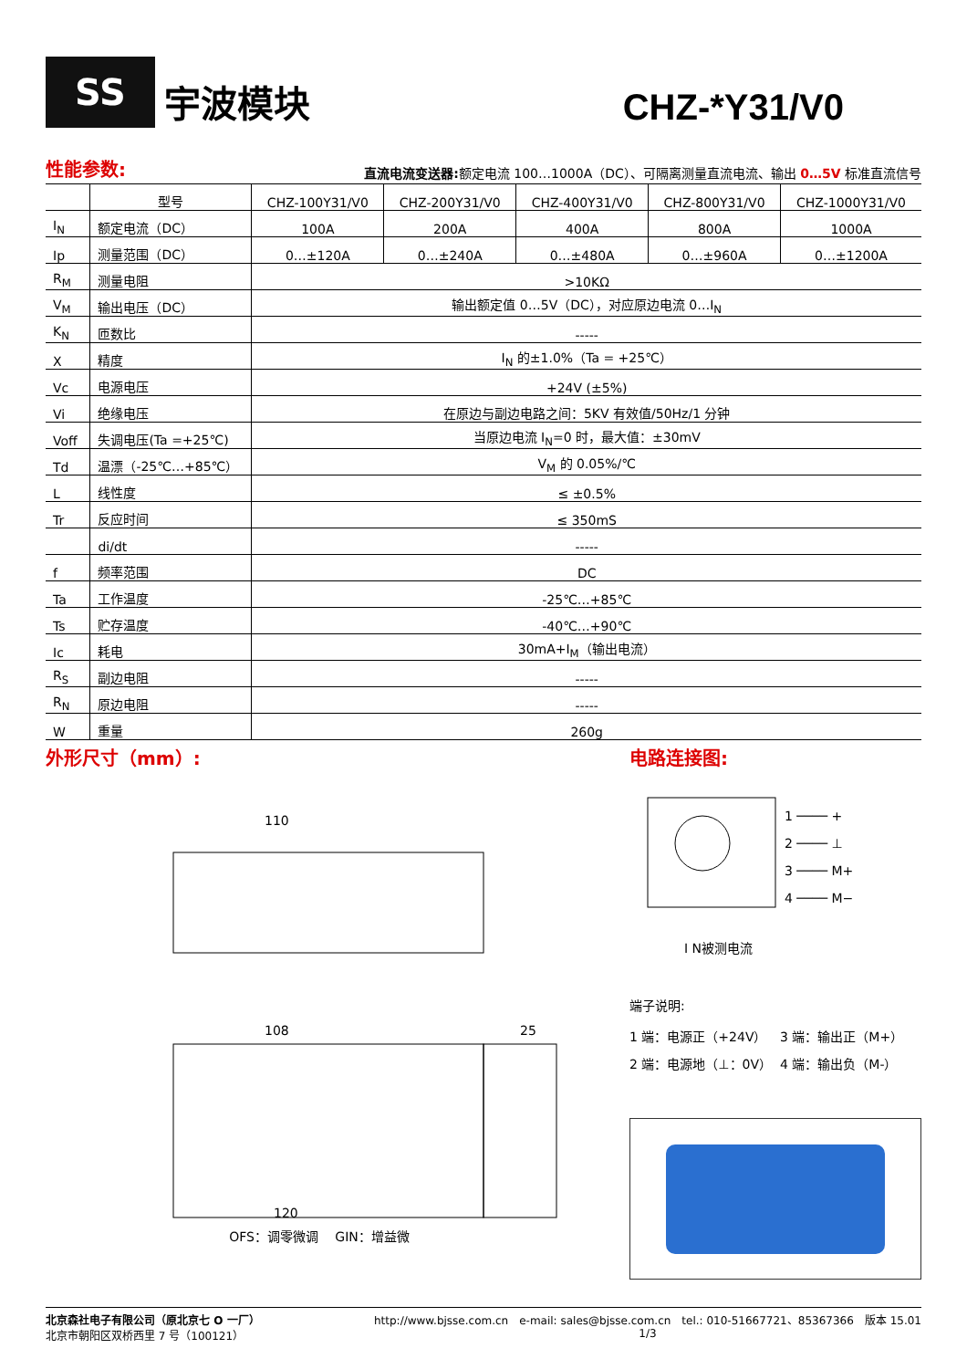SS
宇波模块
CHZ-*Y31/V0
性能参数:
直流电流变送器: 额定电流 100…1000A（DC）、可隔离测量直流电流、输出 0…5V 标准直流信号
| | 型号 | CHZ-100Y31/V0 | CHZ-200Y31/V0 | CHZ-400Y31/V0 | CHZ-800Y31/V0 | CHZ-1000Y31/V0 |
| --- | --- | --- | --- | --- | --- | --- |
| I<sub>N</sub> | 额定电流（DC） | 100A | 200A | 400A | 800A | 1000A |
| Ip | 测量范围（DC） | 0…±120A | 0…±240A | 0…±480A | 0…±960A | 0…±1200A |
| R<sub>M</sub> | 测量电阻 | >10KΩ | | | | |
| V<sub>M</sub> | 输出电压（DC） | 输出额定值 0…5V（DC），对应原边电流 0…I<sub>N</sub> | | | | |
| K<sub>N</sub> | 匝数比 | ----- | | | | |
| X | 精度 | I<sub>N</sub> 的±1.0%（Ta = +25℃） | | | | |
| Vc | 电源电压 | +24V (±5%) | | | | |
| Vi | 绝缘电压 | 在原边与副边电路之间：5KV 有效值/50Hz/1 分钟 | | | | |
| Voff | 失调电压(Ta =+25℃) | 当原边电流 I<sub>N</sub>=0 时，最大值：±30mV | | | | |
| Td | 温漂（-25℃…+85℃） | V<sub>M</sub> 的 0.05%/℃ | | | | |
| L | 线性度 | ≤ ±0.5% | | | | |
| Tr | 反应时间 | ≤ 350mS | | | | |
| | di/dt | ----- | | | | |
| f | 频率范围 | DC | | | | |
| Ta | 工作温度 | -25℃…+85℃ | | | | |
| Ts | 贮存温度 | -40℃…+90℃ | | | | |
| Ic | 耗电 | 30mA+I<sub>M</sub>（输出电流） | | | | |
| R<sub>S</sub> | 副边电阻 | ----- | | | | |
| R<sub>N</sub> | 原边电阻 | ----- | | | | |
| W | 重量 | 260g | | | | |
外形尺寸（mm）:
110
108
120
25
OFS：调零微调　 GIN：增益微
电路连接图:
1 ──── +
2 ──── ⊥
3 ──── M+
4 ──── M−
I N被测电流
端子说明:
1 端：电源正（+24V） 3 端：输出正（M+） 2 端：电源地（⊥：0V） 4 端：输出负（M-）
北京森社电子有限公司（原北京七 O 一厂）
北京市朝阳区双桥西里 7 号（100121）
http://www.bjsse.com.cn　e-mail: sales@bjsse.com.cn　tel.: 010-51667721、85367366　版本 15.01
1/3